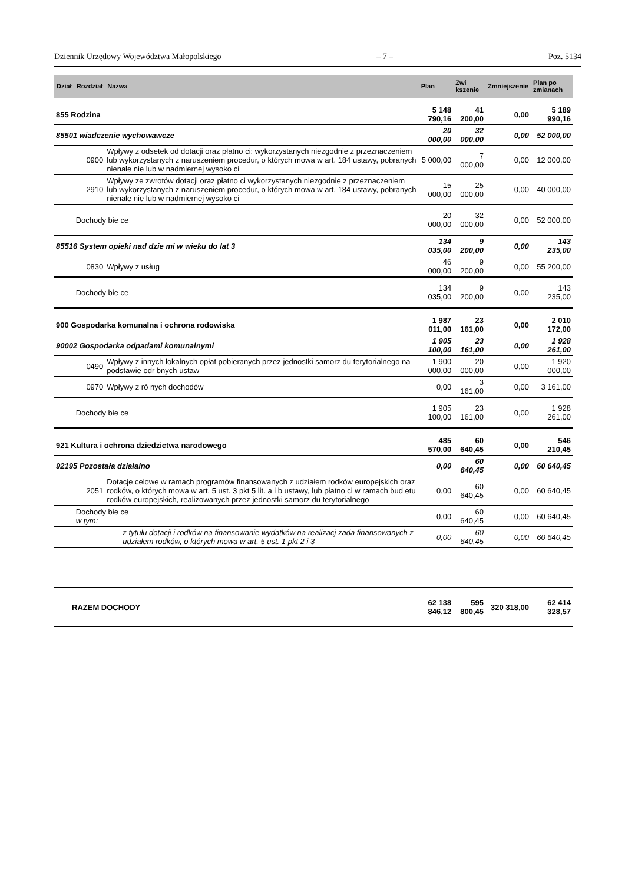Dziennik Urzędowy Województwa Małopolskiego – 7 – Poz. 5134
| Dział | Rozdział | Nazwa | Plan | Zwi kszenie | Zmniejszenie | Plan po zmianach |
| --- | --- | --- | --- | --- | --- | --- |
| 855 Rodzina | | | 5 148 790,16 | 41 200,00 | 0,00 | 5 189 990,16 |
| 85501 wiadczenie wychowawcze | | | 20 000,00 | 32 000,00 | 0,00 | 52 000,00 |
| | 0900 | Wpływy z odsetek od dotacji oraz płatno ci: wykorzystanych niezgodnie z przeznaczeniem lub wykorzystanych z naruszeniem procedur, o których mowa w art. 184 ustawy, pobranych nienale nie lub w nadmiernej wysoko ci | 5 000,00 | 7 000,00 | 0,00 | 12 000,00 |
| | 2910 | Wpływy ze zwrotów dotacji oraz płatno ci wykorzystanych niezgodnie z przeznaczeniem lub wykorzystanych z naruszeniem procedur, o których mowa w art. 184 ustawy, pobranych nienale nie lub w nadmiernej wysoko ci | 15 000,00 | 25 000,00 | 0,00 | 40 000,00 |
| | Dochody bie ce | | 20 000,00 | 32 000,00 | 0,00 | 52 000,00 |
| 85516 System opieki nad dzie mi w wieku do lat 3 | | | 134 035,00 | 9 200,00 | 0,00 | 143 235,00 |
| | 0830 | Wpływy z usług | 46 000,00 | 9 200,00 | 0,00 | 55 200,00 |
| | Dochody bie ce | | 134 035,00 | 9 200,00 | 0,00 | 143 235,00 |
| 900 Gospodarka komunalna i ochrona rodowiska | | | 1 987 011,00 | 23 161,00 | 0,00 | 2 010 172,00 |
| 90002 Gospodarka odpadami komunalnymi | | | 1 905 100,00 | 23 161,00 | 0,00 | 1 928 261,00 |
| | 0490 | Wpływy z innych lokalnych opłat pobieranych przez jednostki samorz du terytorialnego na podstawie odr bnych ustaw | 1 900 000,00 | 20 000,00 | 0,00 | 1 920 000,00 |
| | 0970 | Wpływy z ró nych dochodów | 0,00 | 3 161,00 | 0,00 | 3 161,00 |
| | Dochody bie ce | | 1 905 100,00 | 23 161,00 | 0,00 | 1 928 261,00 |
| 921 Kultura i ochrona dziedzictwa narodowego | | | 485 570,00 | 60 640,45 | 0,00 | 546 210,45 |
| 92195 Pozostała działalno | | | 0,00 | 60 640,45 | 0,00 | 60 640,45 |
| | 2051 | Dotacje celowe w ramach programów finansowanych z udziałem rodków europejskich oraz rodków, o których mowa w art. 5 ust. 3 pkt 5 lit. a i b ustawy, lub płatno ci w ramach bud etu rodków europejskich, realizowanych przez jednostki samorz du terytorialnego | 0,00 | 60 640,45 | 0,00 | 60 640,45 |
| | Dochody bie ce w tym: | | 0,00 | 60 640,45 | 0,00 | 60 640,45 |
| | | z tytułu dotacji i rodków na finansowanie wydatków na realizacj zada finansowanych z udziałem rodków, o których mowa w art. 5 ust. 1 pkt 2 i 3 | 0,00 | 60 640,45 | 0,00 | 60 640,45 |
| RAZEM DOCHODY | | | 62 138 846,12 | 595 800,45 | 320 318,00 | 62 414 328,57 |